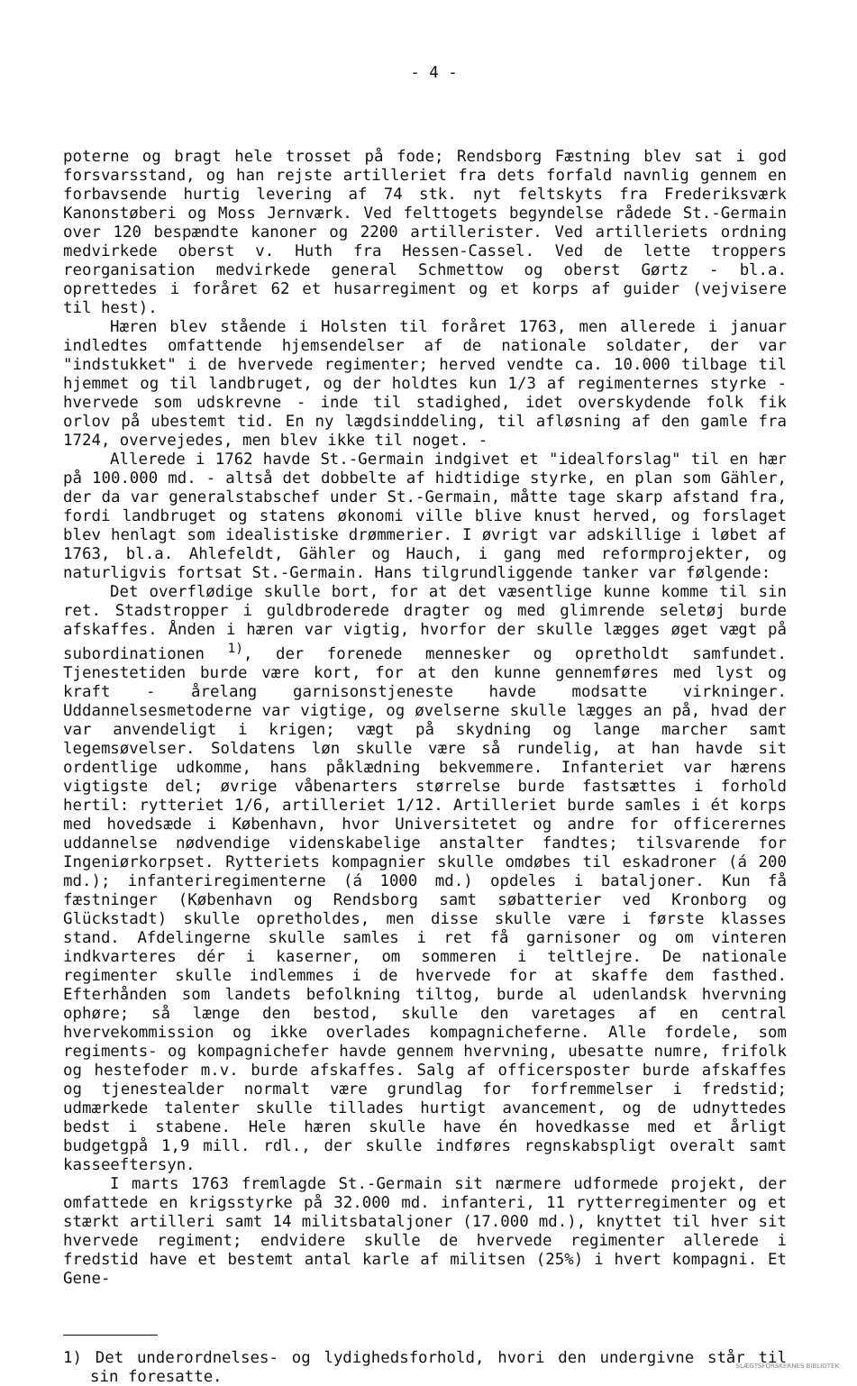- 4 -
poterne og bragt hele trosset på fode; Rendsborg Fæstning blev sat i god forsvarsstand, og han rejste artilleriet fra dets forfald navnlig gennem en forbavsende hurtig levering af 74 stk. nyt feltskyts fra Frederiksværk Kanonstøberi og Moss Jernværk. Ved felttogets begyndelse rådede St.-Germain over 120 bespændte kanoner og 2200 artillerister. Ved artilleriets ordning medvirkede oberst v. Huth fra Hessen-Cassel. Ved de lette troppers reorganisation medvirkede general Schmettow og oberst Gørtz - bl.a. oprettedes i foråret 62 et husarregiment og et korps af guider (vejvisere til hest).
Hæren blev stående i Holsten til foråret 1763, men allerede i januar indledtes omfattende hjemsendelser af de nationale soldater, der var "indstukket" i de hvervede regimenter; herved vendte ca. 10.000 tilbage til hjemmet og til landbruget, og der holdtes kun 1/3 af regimenternes styrke - hvervede som udskrevne - inde til stadighed, idet overskydende folk fik orlov på ubestemt tid. En ny lægdsinddeling, til afløsning af den gamle fra 1724, overvejedes, men blev ikke til noget. -
Allerede i 1762 havde St.-Germain indgivet et "idealforslag" til en hær på 100.000 md. - altså det dobbelte af hidtidige styrke, en plan som Gähler, der da var generalstabschef under St.-Germain, måtte tage skarp afstand fra, fordi landbruget og statens økonomi ville blive knust herved, og forslaget blev henlagt som idealistiske drømmerier. I øvrigt var adskillige i løbet af 1763, bl.a. Ahlefeldt, Gähler og Hauch, i gang med reformprojekter, og naturligvis fortsat St.-Germain. Hans tilgrundliggende tanker var følgende:
Det overflødige skulle bort, for at det væsentlige kunne komme til sin ret. Stadstropper i guldbroderede dragter og med glimrende seletøj burde afskaffes. Ånden i hæren var vigtig, hvorfor der skulle lægges øget vægt på subordinationen <sup>1)</sup>, der forenede mennesker og opretholdt samfundet. Tjenestetiden burde være kort, for at den kunne gennemføres med lyst og kraft - årelang garnisonstjeneste havde modsatte virkninger. Uddannelsesmetoderne var vigtige, og øvelserne skulle lægges an på, hvad der var anvendeligt i krigen; vægt på skydning og lange marcher samt legemsøvelser. Soldatens løn skulle være så rundelig, at han havde sit ordentlige udkomme, hans påklædning bekvemmere. Infanteriet var hærens vigtigste del; øvrige våbenarters størrelse burde fastsættes i forhold hertil: rytteriet 1/6, artilleriet 1/12. Artilleriet burde samles i ét korps med hovedsæde i København, hvor Universitetet og andre for officerernes uddannelse nødvendige videnskabelige anstalter fandtes; tilsvarende for Ingeniørkorpset. Rytteriets kompagnier skulle omdøbes til eskadroner (á 200 md.); infanteriregimenterne (á 1000 md.) opdeles i bataljoner. Kun få fæstninger (København og Rendsborg samt søbatterier ved Kronborg og Glückstadt) skulle opretholdes, men disse skulle være i første klasses stand. Afdelingerne skulle samles i ret få garnisoner og om vinteren indkvarteres dér i kaserner, om sommeren i teltlejre. De nationale regimenter skulle indlemmes i de hvervede for at skaffe dem fasthed. Efterhånden som landets befolkning tiltog, burde al udenlandsk hvervning ophøre; så længe den bestod, skulle den varetages af en central hvervekommission og ikke overlades kompagnicheferne. Alle fordele, som regiments- og kompagnichefer havde gennem hvervning, ubesatte numre, frifolk og hestefoder m.v. burde afskaffes. Salg af officersposter burde afskaffes og tjenestealder normalt være grundlag for forfremmelser i fredstid; udmærkede talenter skulle tillades hurtigt avancement, og de udnyttedes bedst i stabene. Hele hæren skulle have én hovedkasse med et årligt budgetgpå 1,9 mill. rdl., der skulle indføres regnskabspligt overalt samt kasseeftersyn.
I marts 1763 fremlagde St.-Germain sit nærmere udformede projekt, der omfattede en krigsstyrke på 32.000 md. infanteri, 11 rytterregimenter og et stærkt artilleri samt 14 militsbataljoner (17.000 md.), knyttet til hver sit hvervede regiment; endvidere skulle de hvervede regimenter allerede i fredstid have et bestemt antal karle af militsen (25%) i hvert kompagni. Et Gene-
1) Det underordnelses- og lydighedsforhold, hvori den undergivne står til sin foresatte.
SLÆGTSFORSKERNES BIBLIOTEK